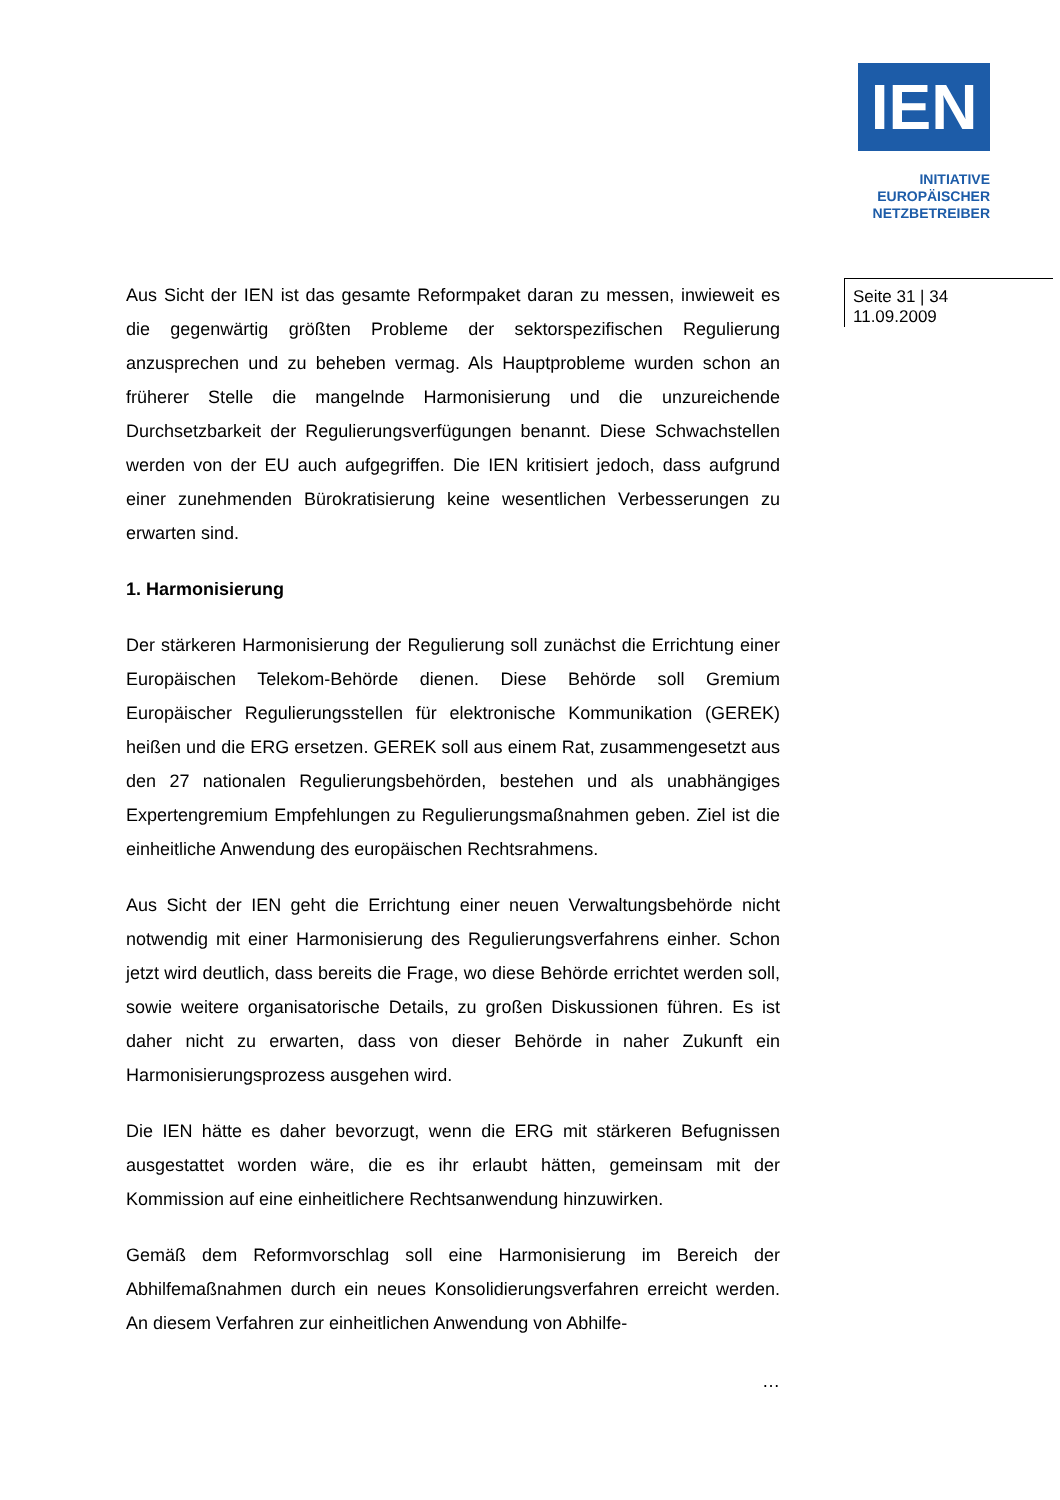IEN
INITIATIVE
EUROPÄISCHER
NETZBETREIBER
Seite 31 | 34
11.09.2009
Aus Sicht der IEN ist das gesamte Reformpaket daran zu messen, inwieweit es die gegenwärtig größten Probleme der sektorspezifischen Regulierung anzusprechen und zu beheben vermag. Als Hauptprobleme wurden schon an früherer Stelle die mangelnde Harmonisierung und die unzureichende Durchsetzbarkeit der Regulierungsverfügungen benannt. Diese Schwachstellen werden von der EU auch aufgegriffen. Die IEN kritisiert jedoch, dass aufgrund einer zunehmenden Bürokratisierung keine wesentlichen Verbesserungen zu erwarten sind.
1. Harmonisierung
Der stärkeren Harmonisierung der Regulierung soll zunächst die Errichtung einer Europäischen Telekom-Behörde dienen. Diese Behörde soll Gremium Europäischer Regulierungsstellen für elektronische Kommunikation (GEREK) heißen und die ERG ersetzen. GEREK soll aus einem Rat, zusammengesetzt aus den 27 nationalen Regulierungsbehörden, bestehen und als unabhängiges Expertengremium Empfehlungen zu Regulierungsmaßnahmen geben. Ziel ist die einheitliche Anwendung des europäischen Rechtsrahmens.
Aus Sicht der IEN geht die Errichtung einer neuen Verwaltungsbehörde nicht notwendig mit einer Harmonisierung des Regulierungsverfahrens einher. Schon jetzt wird deutlich, dass bereits die Frage, wo diese Behörde errichtet werden soll, sowie weitere organisatorische Details, zu großen Diskussionen führen. Es ist daher nicht zu erwarten, dass von dieser Behörde in naher Zukunft ein Harmonisierungsprozess ausgehen wird.
Die IEN hätte es daher bevorzugt, wenn die ERG mit stärkeren Befugnissen ausgestattet worden wäre, die es ihr erlaubt hätten, gemeinsam mit der Kommission auf eine einheitlichere Rechtsanwendung hinzuwirken.
Gemäß dem Reformvorschlag soll eine Harmonisierung im Bereich der Abhilfemaßnahmen durch ein neues Konsolidierungsverfahren erreicht werden. An diesem Verfahren zur einheitlichen Anwendung von Abhilfe-
…